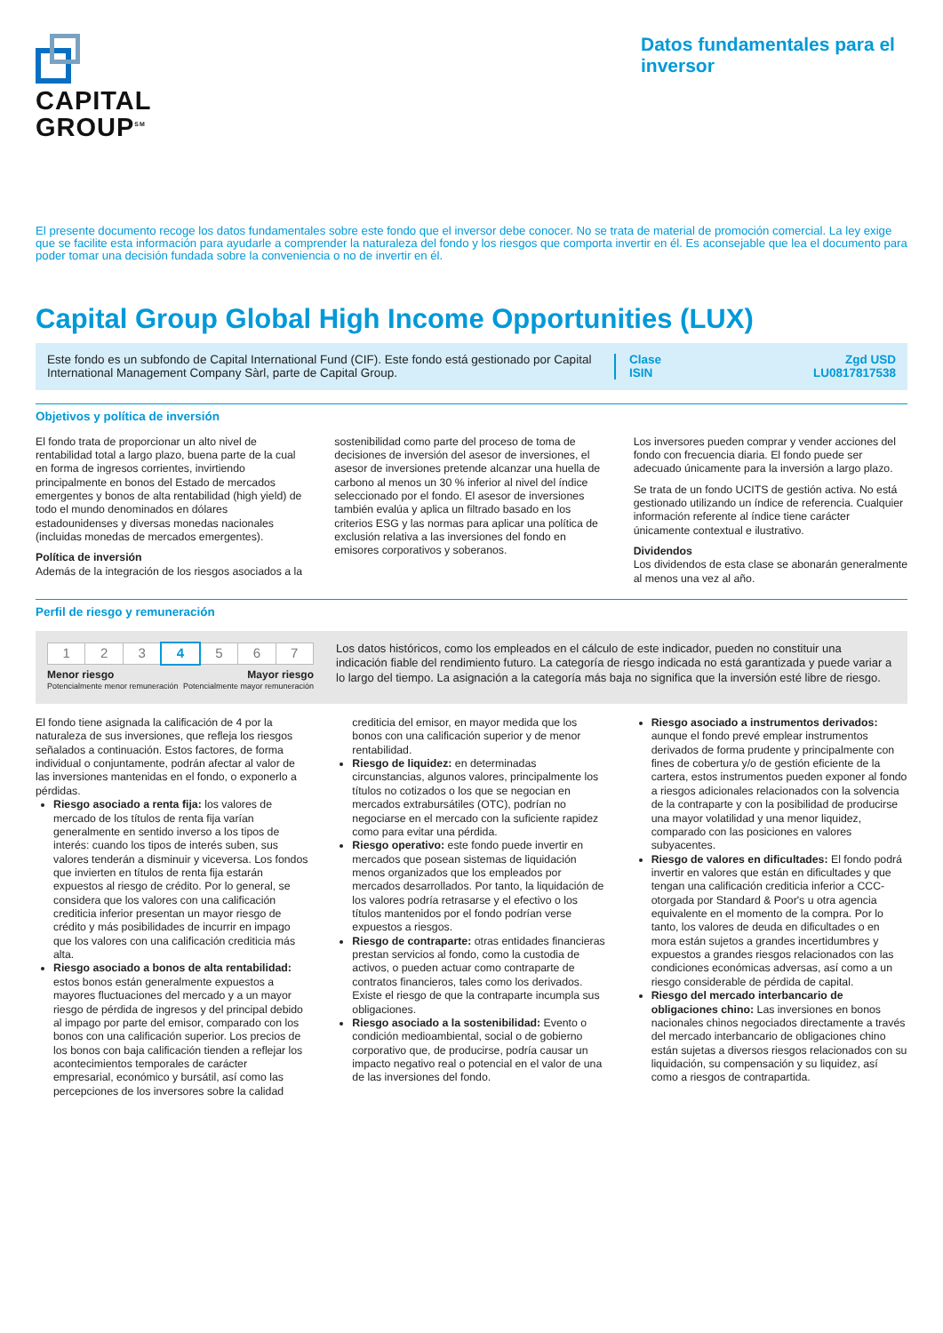CAPITAL
GROUP<sup>SM</sup>
Datos fundamentales para el inversor
El presente documento recoge los datos fundamentales sobre este fondo que el inversor debe conocer. No se trata de material de promoción comercial. La ley exige que se facilite esta información para ayudarle a comprender la naturaleza del fondo y los riesgos que comporta invertir en él. Es aconsejable que lea el documento para poder tomar una decisión fundada sobre la conveniencia o no de invertir en él.
Capital Group Global High Income Opportunities (LUX)
Este fondo es un subfondo de Capital International Fund (CIF). Este fondo está gestionado por Capital International Management Company Sàrl, parte de Capital Group.
Clase
ISIN
Zgd USD
LU0817817538
Objetivos y política de inversión
El fondo trata de proporcionar un alto nivel de rentabilidad total a largo plazo, buena parte de la cual en forma de ingresos corrientes, invirtiendo principalmente en bonos del Estado de mercados emergentes y bonos de alta rentabilidad (high yield) de todo el mundo denominados en dólares estadounidenses y diversas monedas nacionales (incluidas monedas de mercados emergentes).
Política de inversión
Además de la integración de los riesgos asociados a la sostenibilidad como parte del proceso de toma de decisiones de inversión del asesor de inversiones, el asesor de inversiones pretende alcanzar una huella de carbono al menos un 30 % inferior al nivel del índice seleccionado por el fondo. El asesor de inversiones también evalúa y aplica un filtrado basado en los criterios ESG y las normas para aplicar una política de exclusión relativa a las inversiones del fondo en emisores corporativos y soberanos.
Los inversores pueden comprar y vender acciones del fondo con frecuencia diaria. El fondo puede ser adecuado únicamente para la inversión a largo plazo.
Se trata de un fondo UCITS de gestión activa. No está gestionado utilizando un índice de referencia. Cualquier información referente al índice tiene carácter únicamente contextual e ilustrativo.
Dividendos
Los dividendos de esta clase se abonarán generalmente al menos una vez al año.
Perfil de riesgo y remuneración
| 1 | 2 | 3 | 4 | 5 | 6 | 7 |
Menor riesgo
Potencialmente menor remuneración Mayor riesgo
Potencialmente mayor remuneración
Los datos históricos, como los empleados en el cálculo de este indicador, pueden no constituir una indicación fiable del rendimiento futuro. La categoría de riesgo indicada no está garantizada y puede variar a lo largo del tiempo. La asignación a la categoría más baja no significa que la inversión esté libre de riesgo.
El fondo tiene asignada la calificación de 4 por la naturaleza de sus inversiones, que refleja los riesgos señalados a continuación. Estos factores, de forma individual o conjuntamente, podrán afectar al valor de las inversiones mantenidas en el fondo, o exponerlo a pérdidas.
Riesgo asociado a renta fija: los valores de mercado de los títulos de renta fija varían generalmente en sentido inverso a los tipos de interés: cuando los tipos de interés suben, sus valores tenderán a disminuir y viceversa. Los fondos que invierten en títulos de renta fija estarán expuestos al riesgo de crédito. Por lo general, se considera que los valores con una calificación crediticia inferior presentan un mayor riesgo de crédito y más posibilidades de incurrir en impago que los valores con una calificación crediticia más alta.
Riesgo asociado a bonos de alta rentabilidad: estos bonos están generalmente expuestos a mayores fluctuaciones del mercado y a un mayor riesgo de pérdida de ingresos y del principal debido al impago por parte del emisor, comparado con los bonos con una calificación superior. Los precios de los bonos con baja calificación tienden a reflejar los acontecimientos temporales de carácter empresarial, económico y bursátil, así como las percepciones de los inversores sobre la calidad crediticia del emisor, en mayor medida que los bonos con una calificación superior y de menor rentabilidad.
Riesgo de liquidez: en determinadas circunstancias, algunos valores, principalmente los títulos no cotizados o los que se negocian en mercados extrabursátiles (OTC), podrían no negociarse en el mercado con la suficiente rapidez como para evitar una pérdida.
Riesgo operativo: este fondo puede invertir en mercados que posean sistemas de liquidación menos organizados que los empleados por mercados desarrollados. Por tanto, la liquidación de los valores podría retrasarse y el efectivo o los títulos mantenidos por el fondo podrían verse expuestos a riesgos.
Riesgo de contraparte: otras entidades financieras prestan servicios al fondo, como la custodia de activos, o pueden actuar como contraparte de contratos financieros, tales como los derivados. Existe el riesgo de que la contraparte incumpla sus obligaciones.
Riesgo asociado a la sostenibilidad: Evento o condición medioambiental, social o de gobierno corporativo que, de producirse, podría causar un impacto negativo real o potencial en el valor de una de las inversiones del fondo.
Riesgo asociado a instrumentos derivados: aunque el fondo prevé emplear instrumentos derivados de forma prudente y principalmente con fines de cobertura y/o de gestión eficiente de la cartera, estos instrumentos pueden exponer al fondo a riesgos adicionales relacionados con la solvencia de la contraparte y con la posibilidad de producirse una mayor volatilidad y una menor liquidez, comparado con las posiciones en valores subyacentes.
Riesgo de valores en dificultades: El fondo podrá invertir en valores que están en dificultades y que tengan una calificación crediticia inferior a CCC- otorgada por Standard & Poor's u otra agencia equivalente en el momento de la compra. Por lo tanto, los valores de deuda en dificultades o en mora están sujetos a grandes incertidumbres y expuestos a grandes riesgos relacionados con las condiciones económicas adversas, así como a un riesgo considerable de pérdida de capital.
Riesgo del mercado interbancario de obligaciones chino: Las inversiones en bonos nacionales chinos negociados directamente a través del mercado interbancario de obligaciones chino están sujetas a diversos riesgos relacionados con su liquidación, su compensación y su liquidez, así como a riesgos de contrapartida.